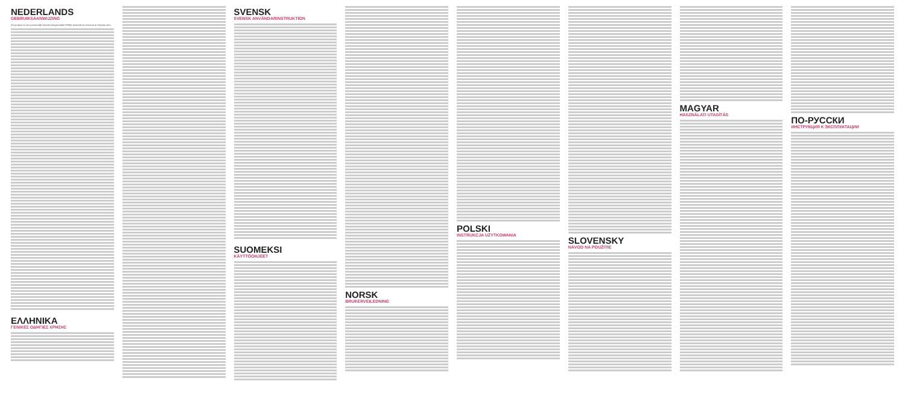NEDERLANDS
GEBRUIKSAANWIJZING
Dit product is een persoonlijk beschermingsmiddel (PBM) bedoeld om iemand te beschermen.
ΕΛΛΗΝΙΚΑ
ΓΕΝΙΚΕΣ ΟΔΗΓΙΕΣ ΧΡΗΣΗΣ
SVENSK
SVENSK ANVÄNDARINSTRUKTION
SUOMEKSI
KÄYTTÖOHJEET
NORSK
BRUKERVEILEDNING
POLSKI
INSTRUKCJA UŻYTKOWANIA
SLOVENSKY
NÁVOD NA POUŽITIE
MAGYAR
HASZNÁLATI UTASÍTÁS
ПО-РУССКИ
ИНСТРУКЦИЯ К ЭКСПЛУАТАЦИИ